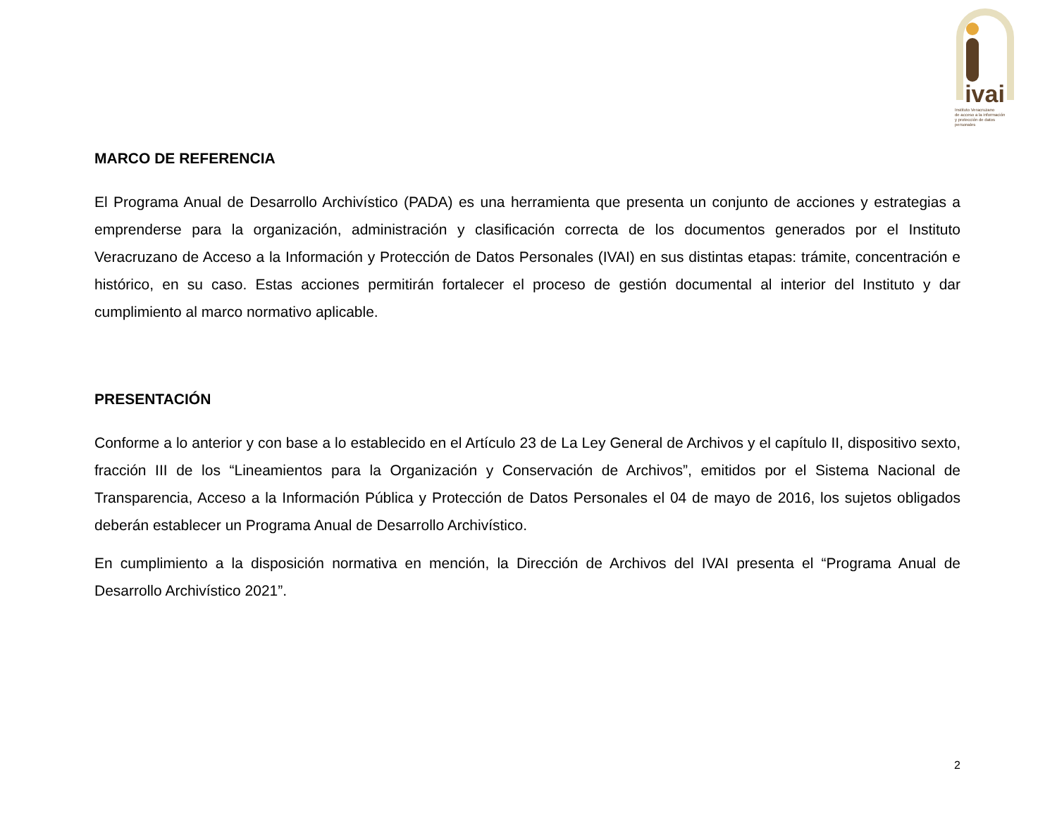ivai
Instituto Veracruzano
de acceso a la información
y protección de datos personales
MARCO DE REFERENCIA
El Programa Anual de Desarrollo Archivístico (PADA) es una herramienta que presenta un conjunto de acciones y estrategias a emprenderse para la organización, administración y clasificación correcta de los documentos generados por el Instituto Veracruzano de Acceso a la Información y Protección de Datos Personales (IVAI) en sus distintas etapas: trámite, concentración e histórico, en su caso. Estas acciones permitirán fortalecer el proceso de gestión documental al interior del Instituto y dar cumplimiento al marco normativo aplicable.
PRESENTACIÓN
Conforme a lo anterior y con base a lo establecido en el Artículo 23 de La Ley General de Archivos y el capítulo II, dispositivo sexto, fracción III de los “Lineamientos para la Organización y Conservación de Archivos”, emitidos por el Sistema Nacional de Transparencia, Acceso a la Información Pública y Protección de Datos Personales el 04 de mayo de 2016, los sujetos obligados deberán establecer un Programa Anual de Desarrollo Archivístico.
En cumplimiento a la disposición normativa en mención, la Dirección de Archivos del IVAI presenta el “Programa Anual de Desarrollo Archivístico 2021”.
2